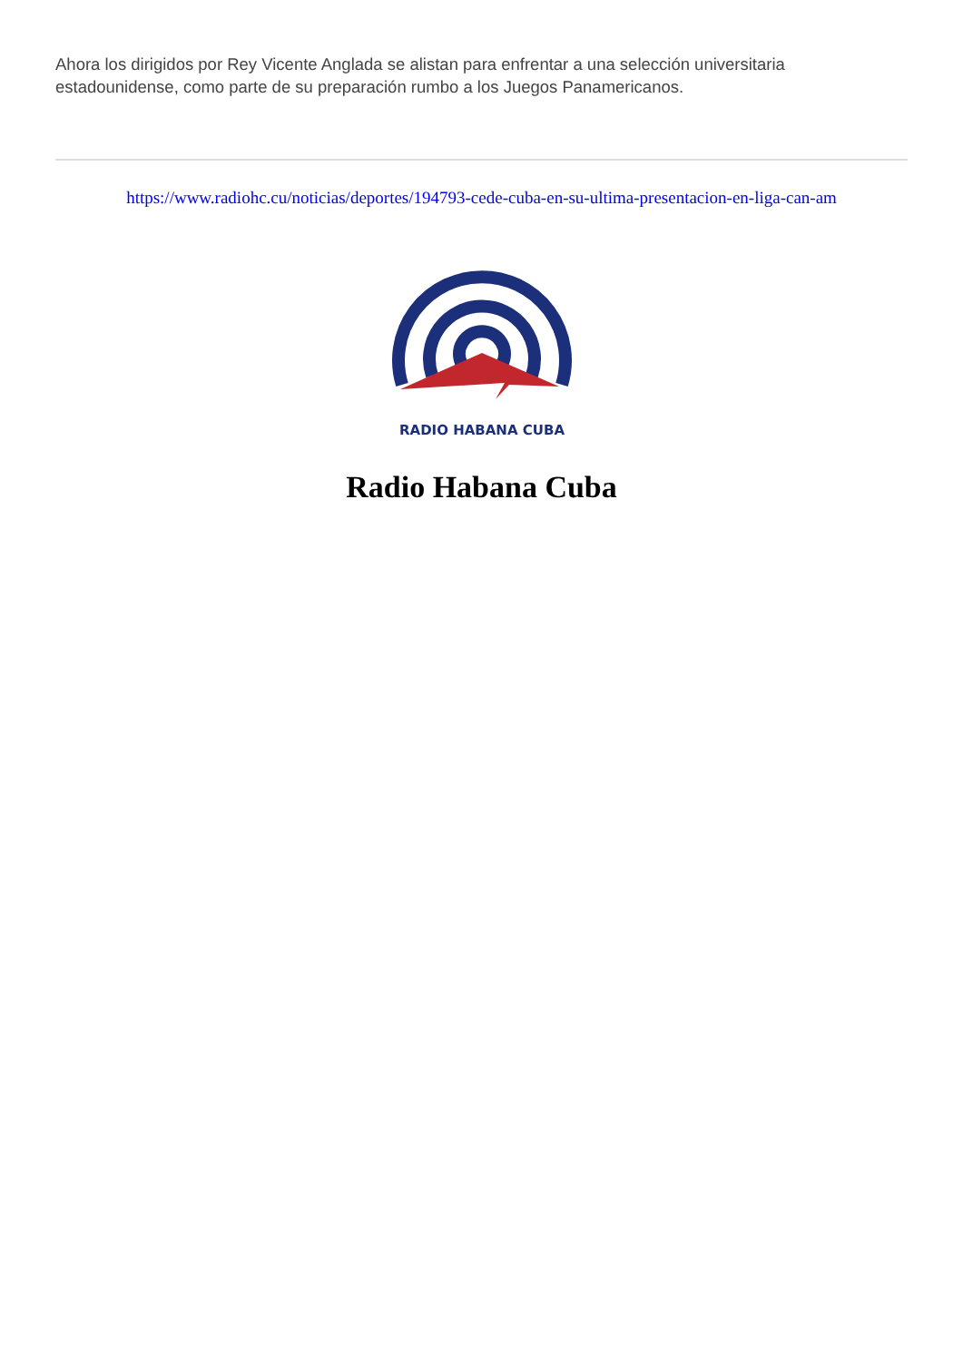Ahora los dirigidos por Rey Vicente Anglada se alistan para enfrentar a una selección universitaria estadounidense, como parte de su preparación rumbo a los Juegos Panamericanos.
https://www.radiohc.cu/noticias/deportes/194793-cede-cuba-en-su-ultima-presentacion-en-liga-can-am
RADIO HABANA CUBA
Radio Habana Cuba